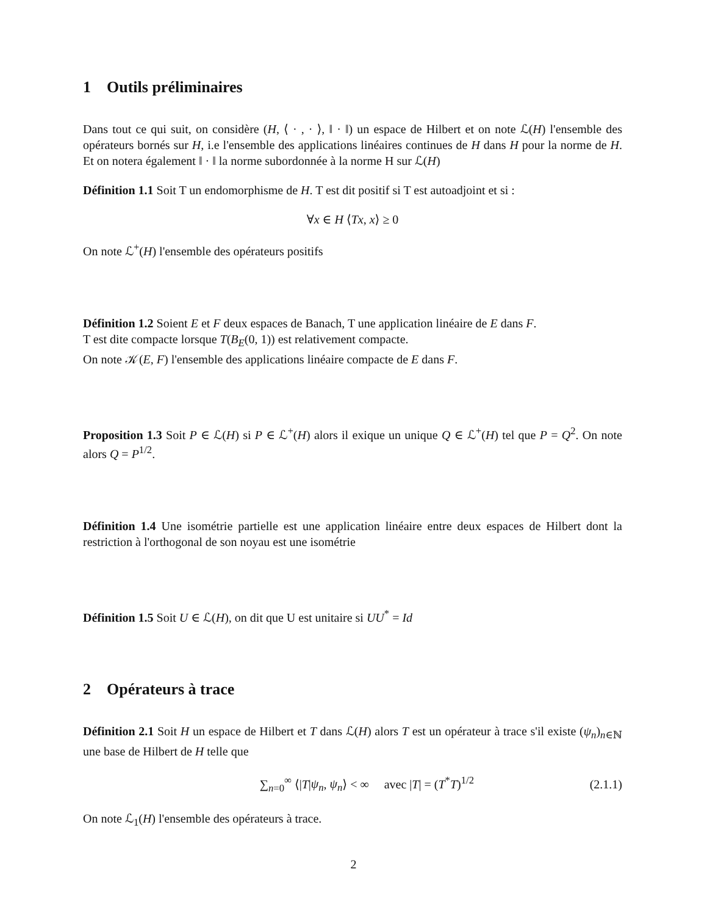1 Outils préliminaires
Dans tout ce qui suit, on considère (H, ⟨ · , · ⟩, ‖ · ‖) un espace de Hilbert et on note ℒ(H) l'ensemble des opérateurs bornés sur H, i.e l'ensemble des applications linéaires continues de H dans H pour la norme de H. Et on notera également ‖ · ‖ la norme subordonnée à la norme H sur ℒ(H)
Définition 1.1 Soit T un endomorphisme de H. T est dit positif si T est autoadjoint et si :
∀x ∈ H ⟨Tx, x⟩ ≥ 0
On note ℒ<sup>+</sup>(H) l'ensemble des opérateurs positifs
Définition 1.2 Soient E et F deux espaces de Banach, T une application linéaire de E dans F.
T est dite compacte lorsque T(B<sub>E</sub>(0, 1)) est relativement compacte.
On note 𝒦(E, F) l'ensemble des applications linéaire compacte de E dans F.
Proposition 1.3 Soit P ∈ ℒ(H) si P ∈ ℒ<sup>+</sup>(H) alors il exique un unique Q ∈ ℒ<sup>+</sup>(H) tel que P = Q<sup>2</sup>. On note alors Q = P<sup>1/2</sup>.
Définition 1.4 Une isométrie partielle est une application linéaire entre deux espaces de Hilbert dont la restriction à l'orthogonal de son noyau est une isométrie
Définition 1.5 Soit U ∈ ℒ(H), on dit que U est unitaire si UU<sup>*</sup> = Id
2 Opérateurs à trace
Définition 2.1 Soit H un espace de Hilbert et T dans ℒ(H) alors T est un opérateur à trace s'il existe (ψ<sub>n</sub>)<sub>n∈ℕ</sub> une base de Hilbert de H telle que
∑<sub>n=0</sub><sup>∞</sup> ⟨|T|ψ<sub>n</sub>, ψ<sub>n</sub>⟩ < ∞ avec |T| = (T<sup>*</sup>T)<sup>1/2</sup> (2.1.1)
On note ℒ<sub>1</sub>(H) l'ensemble des opérateurs à trace.
2